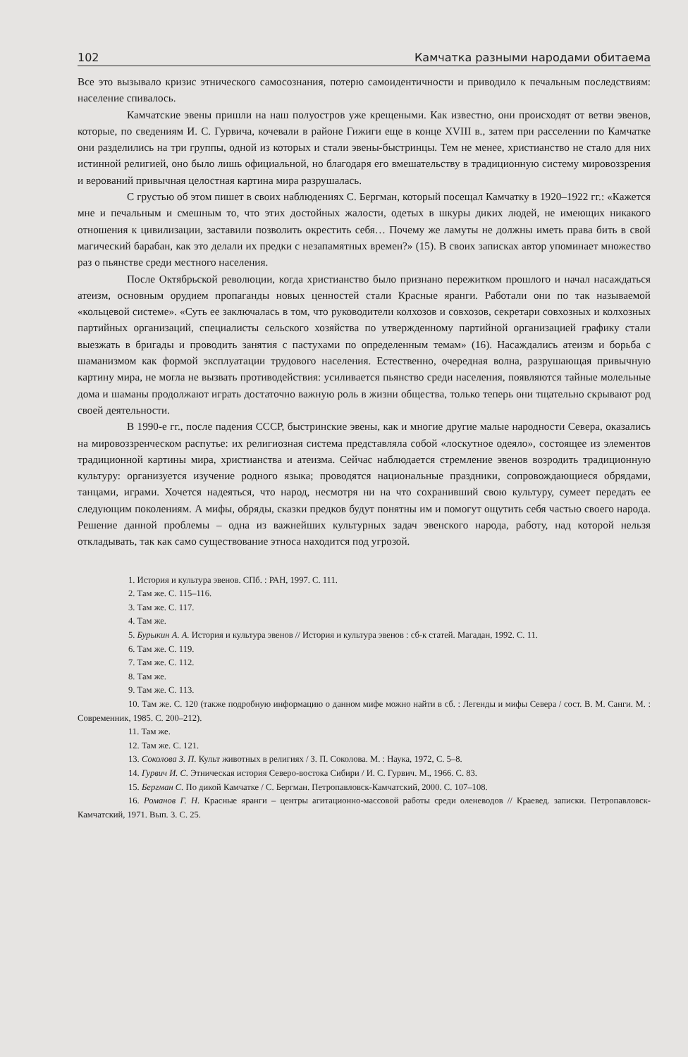102 Камчатка разными народами обитаема
Все это вызывало кризис этнического самосознания, потерю самоидентичности и приводило к печальным последствиям: население спивалось.
Камчатские эвены пришли на наш полуостров уже крещеными. Как известно, они происходят от ветви эвенов, которые, по сведениям И. С. Гурвича, кочевали в районе Гижиги еще в конце XVIII в., затем при расселении по Камчатке они разделились на три группы, одной из которых и стали эвены-быстринцы. Тем не менее, христианство не стало для них истинной религией, оно было лишь официальной, но благодаря его вмешательству в традиционную систему мировоззрения и верований привычная целостная картина мира разрушалась.
С грустью об этом пишет в своих наблюдениях С. Бергман, который посещал Камчатку в 1920–1922 гг.: «Кажется мне и печальным и смешным то, что этих достойных жалости, одетых в шкуры диких людей, не имеющих никакого отношения к цивилизации, заставили позволить окрестить себя… Почему же ламуты не должны иметь права бить в свой магический барабан, как это делали их предки с незапамятных времен?» (15). В своих записках автор упоминает множество раз о пьянстве среди местного населения.
После Октябрьской революции, когда христианство было признано пережитком прошлого и начал насаждаться атеизм, основным орудием пропаганды новых ценностей стали Красные яранги. Работали они по так называемой «кольцевой системе». «Суть ее заключалась в том, что руководители колхозов и совхозов, секретари совхозных и колхозных партийных организаций, специалисты сельского хозяйства по утвержденному партийной организацией графику стали выезжать в бригады и проводить занятия с пастухами по определенным темам» (16). Насаждались атеизм и борьба с шаманизмом как формой эксплуатации трудового населения. Естественно, очередная волна, разрушающая привычную картину мира, не могла не вызвать противодействия: усиливается пьянство среди населения, появляются тайные молельные дома и шаманы продолжают играть достаточно важную роль в жизни общества, только теперь они тщательно скрывают род своей деятельности.
В 1990-е гг., после падения СССР, быстринские эвены, как и многие другие малые народности Севера, оказались на мировоззренческом распутье: их религиозная система представляла собой «лоскутное одеяло», состоящее из элементов традиционной картины мира, христианства и атеизма. Сейчас наблюдается стремление эвенов возродить традиционную культуру: организуется изучение родного языка; проводятся национальные праздники, сопровождающиеся обрядами, танцами, играми. Хочется надеяться, что народ, несмотря ни на что сохранивший свою культуру, сумеет передать ее следующим поколениям. А мифы, обряды, сказки предков будут понятны им и помогут ощутить себя частью своего народа. Решение данной проблемы – одна из важнейших культурных задач эвенского народа, работу, над которой нельзя откладывать, так как само существование этноса находится под угрозой.
1. История и культура эвенов. СПб. : РАН, 1997. С. 111.
2. Там же. С. 115–116.
3. Там же. С. 117.
4. Там же.
5. Бурыкин А. А. История и культура эвенов // История и культура эвенов : сб-к статей. Магадан, 1992. С. 11.
6. Там же. С. 119.
7. Там же. С. 112.
8. Там же.
9. Там же. С. 113.
10. Там же. С. 120 (также подробную информацию о данном мифе можно найти в сб. : Легенды и мифы Севера / сост. В. М. Санги. М. : Современник, 1985. С. 200–212).
11. Там же.
12. Там же. С. 121.
13. Соколова З. П. Культ животных в религиях / З. П. Соколова. М. : Наука, 1972, С. 5–8.
14. Гурвич И. С. Этническая история Северо-востока Сибири / И. С. Гурвич. М., 1966. С. 83.
15. Бергман С. По дикой Камчатке / С. Бергман. Петропавловск-Камчатский, 2000. С. 107–108.
16. Романов Г. Н. Красные яранги – центры агитационно-массовой работы среди оленеводов // Краевед. записки. Петропавловск-Камчатский, 1971. Вып. 3. С. 25.